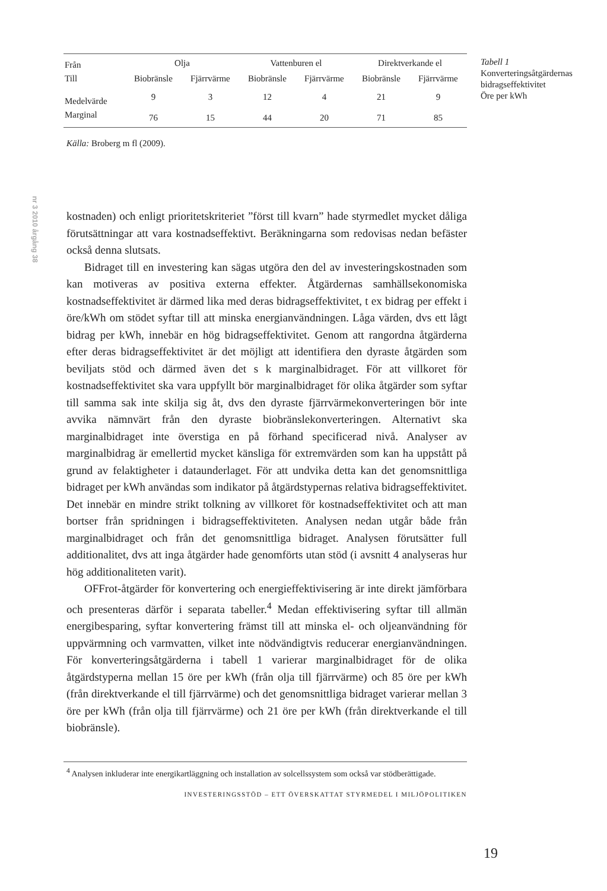nr 3 2010 årgång 38
| Från | Olja | | Vattenburen el | | Direktverkande el | |
| --- | --- | --- | --- | --- | --- | --- |
| Till | Biobränsle | Fjärrvärme | Biobränsle | Fjärrvärme | Biobränsle | Fjärrvärme |
| Medelvärde | 9 | 3 | 12 | 4 | 21 | 9 |
| Marginal | 76 | 15 | 44 | 20 | 71 | 85 |
Källa: Broberg m fl (2009).
kostnaden) och enligt prioritetskriteriet ”först till kvarn” hade styrmedlet mycket dåliga förutsättningar att vara kostnadseffektivt. Beräkningarna som redovisas nedan befäster också denna slutsats.
Bidraget till en investering kan sägas utgöra den del av investeringskostnaden som kan motiveras av positiva externa effekter. Åtgärdernas samhällsekonomiska kostnadseffektivitet är därmed lika med deras bidragseffektivitet, t ex bidrag per effekt i öre/kWh om stödet syftar till att minska energianvändningen. Låga värden, dvs ett lågt bidrag per kWh, innebär en hög bidragseffektivitet. Genom att rangordna åtgärderna efter deras bidragseffektivitet är det möjligt att identifiera den dyraste åtgärden som beviljats stöd och därmed även det s k marginalbidraget. För att villkoret för kostnadseffektivitet ska vara uppfyllt bör marginalbidraget för olika åtgärder som syftar till samma sak inte skilja sig åt, dvs den dyraste fjärrvärmekonverteringen bör inte avvika nämnvärt från den dyraste biobränslekonverteringen. Alternativt ska marginalbidraget inte överstiga en på förhand specificerad nivå. Analyser av marginalbidrag är emellertid mycket känsliga för extremvärden som kan ha uppstått på grund av felaktigheter i dataunderlaget. För att undvika detta kan det genomsnittliga bidraget per kWh användas som indikator på åtgärdstypernas relativa bidragseffektivitet. Det innebär en mindre strikt tolkning av villkoret för kostnadseffektivitet och att man bortser från spridningen i bidragseffektiviteten. Analysen nedan utgår både från marginalbidraget och från det genomsnittliga bidraget. Analysen förutsätter full additionalitet, dvs att inga åtgärder hade genomförts utan stöd (i avsnitt 4 analyseras hur hög additionaliteten varit).
OFFrot-åtgärder för konvertering och energieffektivisering är inte direkt jämförbara och presenteras därför i separata tabeller.<sup>4</sup> Medan effektivisering syftar till allmän energibesparing, syftar konvertering främst till att minska el- och oljeanvändning för uppvärmning och varmvatten, vilket inte nödvändigtvis reducerar energianvändningen. För konverteringsåtgärderna i tabell 1 varierar marginalbidraget för de olika åtgärdstyperna mellan 15 öre per kWh (från olja till fjärrvärme) och 85 öre per kWh (från direktverkande el till fjärrvärme) och det genomsnittliga bidraget varierar mellan 3 öre per kWh (från olja till fjärrvärme) och 21 öre per kWh (från direktverkande el till biobränsle).
<sup>4</sup> Analysen inkluderar inte energikartläggning och installation av solcellssystem som också var stödberättigade.
INVESTERINGSSTÖD – ETT ÖVERSKATTAT STYRMEDEL I MILJÖPOLITIKEN
Tabell 1
Konverteringsåtgärdernas bidragseffektivitet
Öre per kWh
19